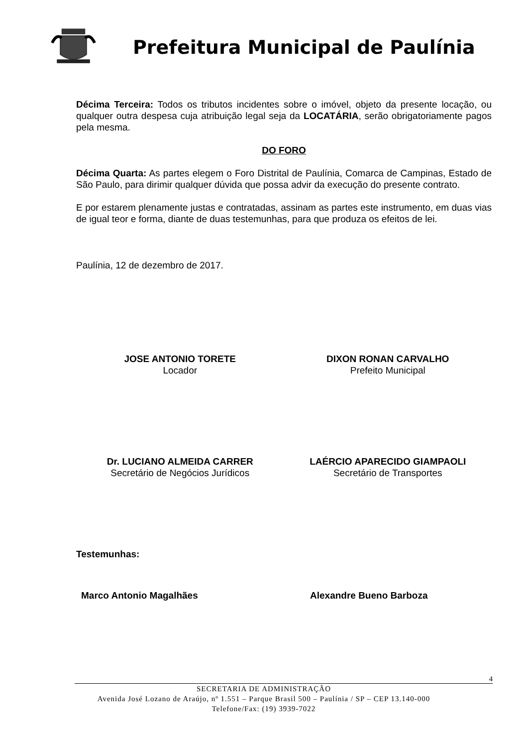Prefeitura Municipal de Paulínia
Décima Terceira: Todos os tributos incidentes sobre o imóvel, objeto da presente locação, ou qualquer outra despesa cuja atribuição legal seja da LOCATÁRIA, serão obrigatoriamente pagos pela mesma.
DO FORO
Décima Quarta: As partes elegem o Foro Distrital de Paulínia, Comarca de Campinas, Estado de São Paulo, para dirimir qualquer dúvida que possa advir da execução do presente contrato.
E por estarem plenamente justas e contratadas, assinam as partes este instrumento, em duas vias de igual teor e forma, diante de duas testemunhas, para que produza os efeitos de lei.
Paulínia, 12 de dezembro de 2017.
JOSE ANTONIO TORETE
Locador
DIXON RONAN CARVALHO
Prefeito Municipal
Dr. LUCIANO ALMEIDA CARRER
Secretário de Negócios Jurídicos
LAÉRCIO APARECIDO GIAMPAOLI
Secretário de Transportes
Testemunhas:
Marco Antonio Magalhães Alexandre Bueno Barboza
4
SECRETARIA DE ADMINISTRAÇÃO
Avenida José Lozano de Araújo, nº 1.551 – Parque Brasil 500 – Paulínia / SP – CEP 13.140-000
Telefone/Fax: (19) 3939-7022